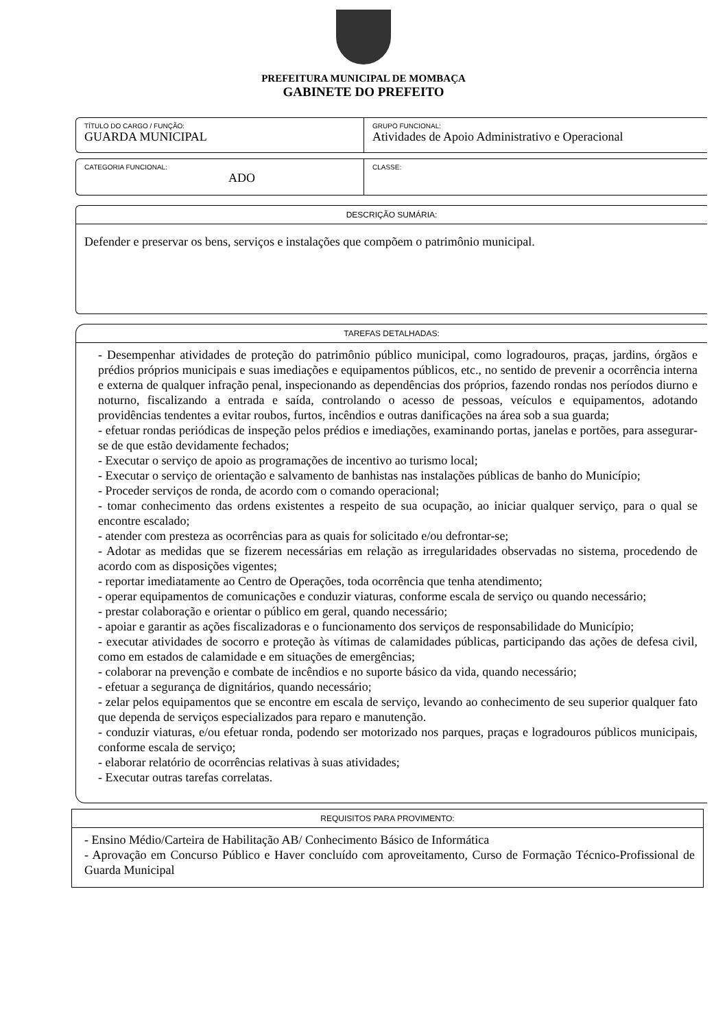PREFEITURA MUNICIPAL DE MOMBAÇA
GABINETE DO PREFEITO
TÍTULO DO CARGO / FUNÇÃO:
GUARDA MUNICIPAL
GRUPO FUNCIONAL:
Atividades de Apoio Administrativo e Operacional
CATEGORIA FUNCIONAL:
ADO
CLASSE:
DESCRIÇÃO SUMÁRIA:
Defender e preservar os bens, serviços e instalações que compõem o patrimônio municipal.
TAREFAS DETALHADAS:
- Desempenhar atividades de proteção do patrimônio público municipal, como logradouros, praças, jardins, órgãos e prédios próprios municipais e suas imediações e equipamentos públicos, etc., no sentido de prevenir a ocorrência interna e externa de qualquer infração penal, inspecionando as dependências dos próprios, fazendo rondas nos períodos diurno e noturno, fiscalizando a entrada e saída, controlando o acesso de pessoas, veículos e equipamentos, adotando providências tendentes a evitar roubos, furtos, incêndios e outras danificações na área sob a sua guarda;
- efetuar rondas periódicas de inspeção pelos prédios e imediações, examinando portas, janelas e portões, para assegurar-se de que estão devidamente fechados;
- Executar o serviço de apoio as programações de incentivo ao turismo local;
- Executar o serviço de orientação e salvamento de banhistas nas instalações públicas de banho do Município;
- Proceder serviços de ronda, de acordo com o comando operacional;
- tomar conhecimento das ordens existentes a respeito de sua ocupação, ao iniciar qualquer serviço, para o qual se encontre escalado;
- atender com presteza as ocorrências para as quais for solicitado e/ou defrontar-se;
- Adotar as medidas que se fizerem necessárias em relação as irregularidades observadas no sistema, procedendo de acordo com as disposições vigentes;
- reportar imediatamente ao Centro de Operações, toda ocorrência que tenha atendimento;
- operar equipamentos de comunicações e conduzir viaturas, conforme escala de serviço ou quando necessário;
- prestar colaboração e orientar o público em geral, quando necessário;
- apoiar e garantir as ações fiscalizadoras e o funcionamento dos serviços de responsabilidade do Município;
- executar atividades de socorro e proteção às vítimas de calamidades públicas, participando das ações de defesa civil, como em estados de calamidade e em situações de emergências;
- colaborar na prevenção e combate de incêndios e no suporte básico da vida, quando necessário;
- efetuar a segurança de dignitários, quando necessário;
- zelar pelos equipamentos que se encontre em escala de serviço, levando ao conhecimento de seu superior qualquer fato que dependa de serviços especializados para reparo e manutenção.
- conduzir viaturas, e/ou efetuar ronda, podendo ser motorizado nos parques, praças e logradouros públicos municipais, conforme escala de serviço;
- elaborar relatório de ocorrências relativas à suas atividades;
- Executar outras tarefas correlatas.
REQUISITOS PARA PROVIMENTO:
- Ensino Médio/Carteira de Habilitação AB/ Conhecimento Básico de Informática
- Aprovação em Concurso Público e Haver concluído com aproveitamento, Curso de Formação Técnico-Profissional de Guarda Municipal